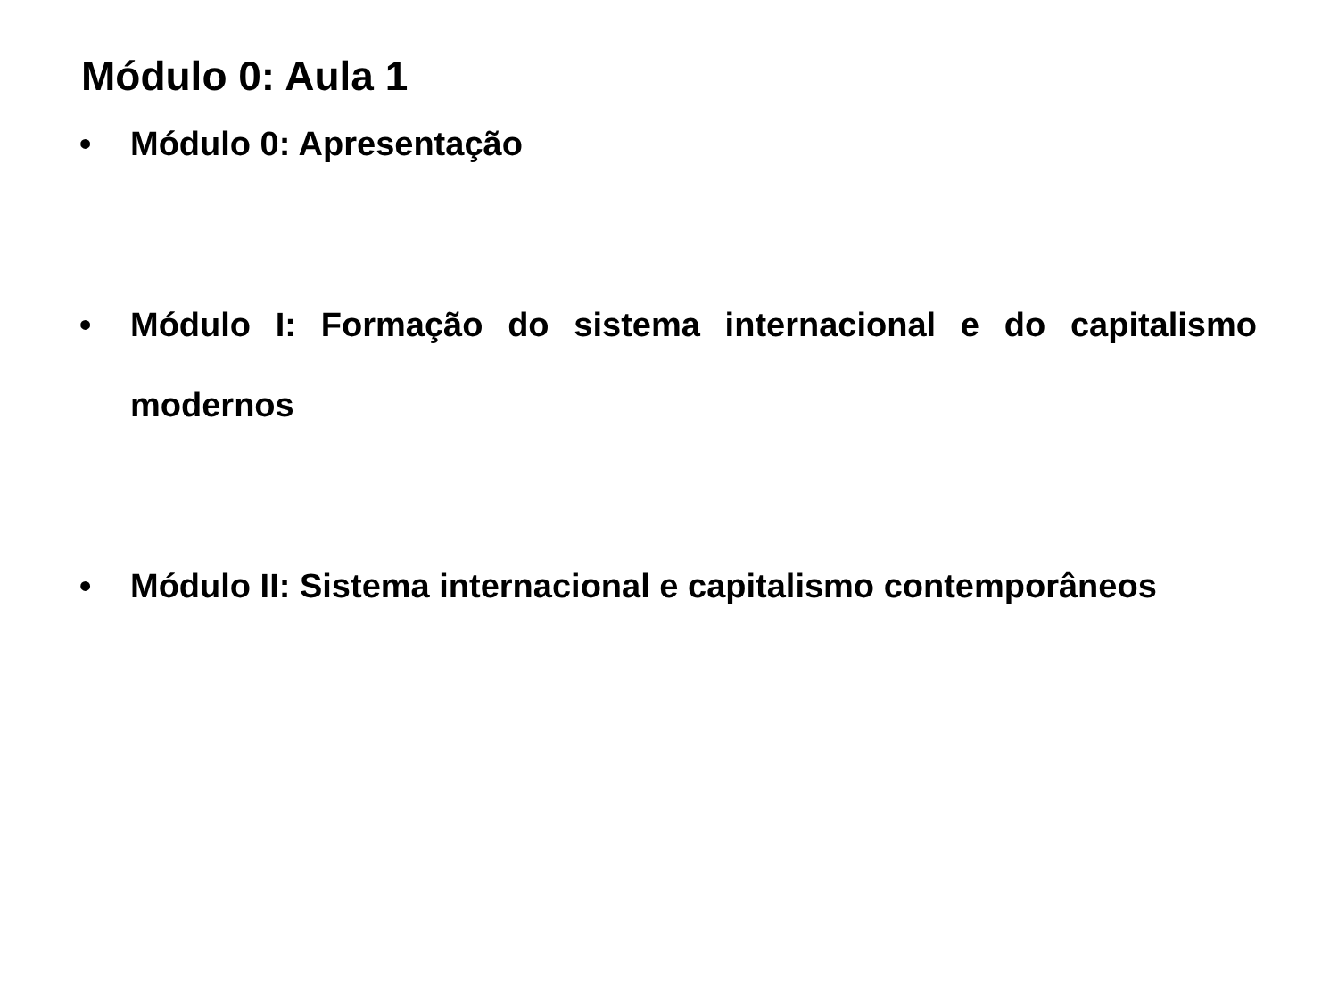Módulo 0: Aula 1
• Módulo 0: Apresentação
• Módulo I: Formação do sistema internacional e do capitalismo modernos
• Módulo II: Sistema internacional e capitalismo contemporâneos